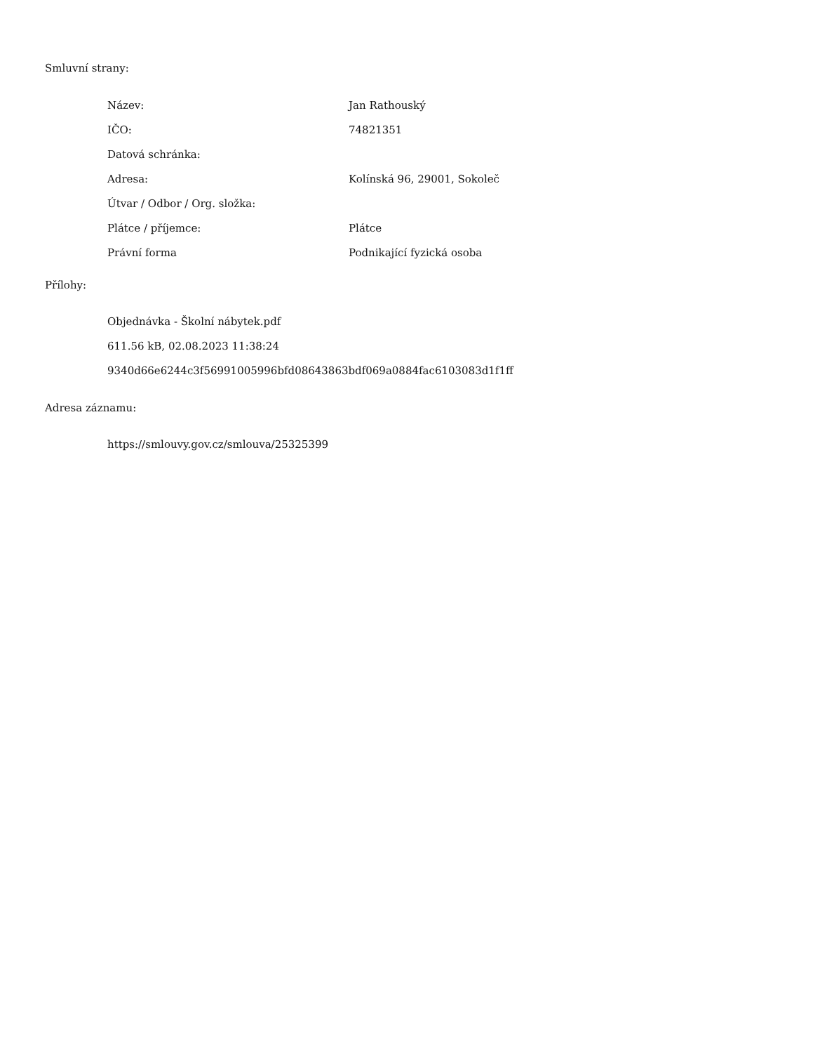Smluvní strany:
| Název: | Jan Rathouský |
| IČO: | 74821351 |
| Datová schránka: | |
| Adresa: | Kolínská 96, 29001, Sokoleč |
| Útvar / Odbor / Org. složka: | |
| Plátce / příjemce: | Plátce |
| Právní forma | Podnikající fyzická osoba |
Přílohy:
Objednávka - Školní nábytek.pdf
611.56 kB, 02.08.2023 11:38:24
9340d66e6244c3f56991005996bfd08643863bdf069a0884fac6103083d1f1ff
Adresa záznamu:
https://smlouvy.gov.cz/smlouva/25325399